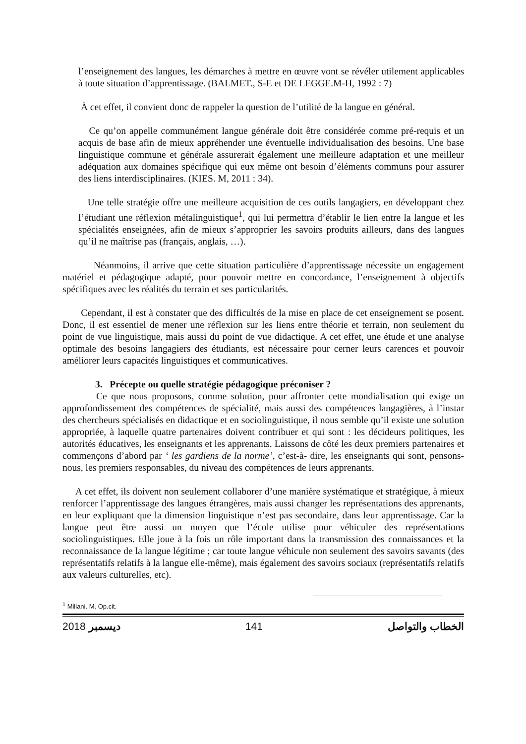l’enseignement des langues, les démarches à mettre en œuvre vont se révéler utilement applicables à toute situation d’apprentissage. (BALMET., S-E et DE LEGGE.M-H, 1992 : 7)
À cet effet, il convient donc de rappeler la question de l’utilité de la langue en général.
Ce qu’on appelle communément langue générale doit être considérée comme pré-requis et un acquis de base afin de mieux appréhender une éventuelle individualisation des besoins. Une base linguistique commune et générale assurerait également une meilleure adaptation et une meilleur adéquation aux domaines spécifique qui eux même ont besoin d’éléments communs pour assurer des liens interdisciplinaires. (KIES. M, 2011 : 34).
Une telle stratégie offre une meilleure acquisition de ces outils langagiers, en développant chez l’étudiant une réflexion métalinguistique<sup>1</sup>, qui lui permettra d’établir le lien entre la langue et les spécialités enseignées, afin de mieux s’approprier les savoirs produits ailleurs, dans des langues qu’il ne maîtrise pas (français, anglais, …).
Néanmoins, il arrive que cette situation particulière d’apprentissage nécessite un engagement matériel et pédagogique adapté, pour pouvoir mettre en concordance, l’enseignement à objectifs spécifiques avec les réalités du terrain et ses particularités.
Cependant, il est à constater que des difficultés de la mise en place de cet enseignement se posent. Donc, il est essentiel de mener une réflexion sur les liens entre théorie et terrain, non seulement du point de vue linguistique, mais aussi du point de vue didactique. A cet effet, une étude et une analyse optimale des besoins langagiers des étudiants, est nécessaire pour cerner leurs carences et pouvoir améliorer leurs capacités linguistiques et communicatives.
3. Précepte ou quelle stratégie pédagogique préconiser ?
Ce que nous proposons, comme solution, pour affronter cette mondialisation qui exige un approfondissement des compétences de spécialité, mais aussi des compétences langagières, à l’instar des chercheurs spécialisés en didactique et en sociolinguistique, il nous semble qu’il existe une solution appropriée, à laquelle quatre partenaires doivent contribuer et qui sont : les décideurs politiques, les autorités éducatives, les enseignants et les apprenants. Laissons de côté les deux premiers partenaires et commençons d’abord par ‘ les gardiens de la norme’, c’est-à- dire, les enseignants qui sont, pensons-nous, les premiers responsables, du niveau des compétences de leurs apprenants.
A cet effet, ils doivent non seulement collaborer d’une manière systématique et stratégique, à mieux renforcer l’apprentissage des langues étrangères, mais aussi changer les représentations des apprenants, en leur expliquant que la dimension linguistique n’est pas secondaire, dans leur apprentissage. Car la langue peut être aussi un moyen que l’école utilise pour véhiculer des représentations sociolinguistiques. Elle joue à la fois un rôle important dans la transmission des connaissances et la reconnaissance de la langue légitime ; car toute langue véhicule non seulement des savoirs savants (des représentatifs relatifs à la langue elle-même), mais également des savoirs sociaux (représentatifs relatifs aux valeurs culturelles, etc).
<sup>1</sup> Miliani. M. Op.cit.
2018 ديسمبر 141 الخطاب والتواصل